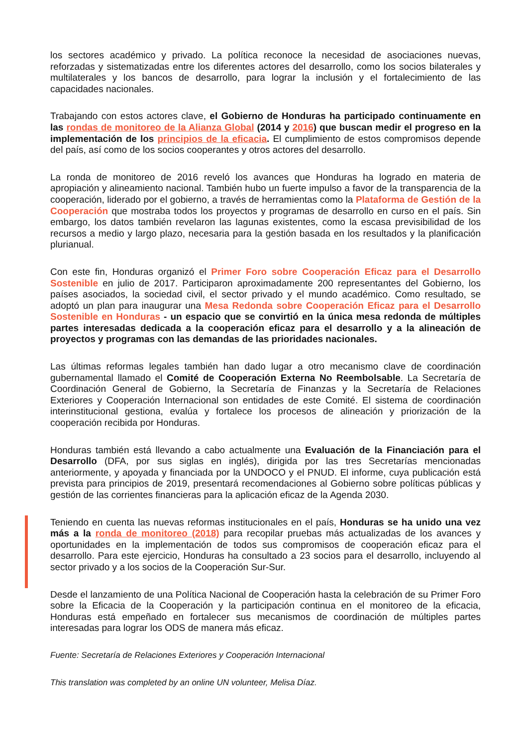los sectores académico y privado. La política reconoce la necesidad de asociaciones nuevas, reforzadas y sistematizadas entre los diferentes actores del desarrollo, como los socios bilaterales y multilaterales y los bancos de desarrollo, para lograr la inclusión y el fortalecimiento de las capacidades nacionales.
Trabajando con estos actores clave, el Gobierno de Honduras ha participado continuamente en las rondas de monitoreo de la Alianza Global (2014 y 2016) que buscan medir el progreso en la implementación de los principios de la eficacia. El cumplimiento de estos compromisos depende del país, así como de los socios cooperantes y otros actores del desarrollo.
La ronda de monitoreo de 2016 reveló los avances que Honduras ha logrado en materia de apropiación y alineamiento nacional. También hubo un fuerte impulso a favor de la transparencia de la cooperación, liderado por el gobierno, a través de herramientas como la Plataforma de Gestión de la Cooperación que mostraba todos los proyectos y programas de desarrollo en curso en el país. Sin embargo, los datos también revelaron las lagunas existentes, como la escasa previsibilidad de los recursos a medio y largo plazo, necesaria para la gestión basada en los resultados y la planificación plurianual.
Con este fin, Honduras organizó el Primer Foro sobre Cooperación Eficaz para el Desarrollo Sostenible en julio de 2017. Participaron aproximadamente 200 representantes del Gobierno, los países asociados, la sociedad civil, el sector privado y el mundo académico. Como resultado, se adoptó un plan para inaugurar una Mesa Redonda sobre Cooperación Eficaz para el Desarrollo Sostenible en Honduras - un espacio que se convirtió en la única mesa redonda de múltiples partes interesadas dedicada a la cooperación eficaz para el desarrollo y a la alineación de proyectos y programas con las demandas de las prioridades nacionales.
Las últimas reformas legales también han dado lugar a otro mecanismo clave de coordinación gubernamental llamado el Comité de Cooperación Externa No Reembolsable. La Secretaría de Coordinación General de Gobierno, la Secretaría de Finanzas y la Secretaría de Relaciones Exteriores y Cooperación Internacional son entidades de este Comité. El sistema de coordinación interinstitucional gestiona, evalúa y fortalece los procesos de alineación y priorización de la cooperación recibida por Honduras.
Honduras también está llevando a cabo actualmente una Evaluación de la Financiación para el Desarrollo (DFA, por sus siglas en inglés), dirigida por las tres Secretarías mencionadas anteriormente, y apoyada y financiada por la UNDOCO y el PNUD. El informe, cuya publicación está prevista para principios de 2019, presentará recomendaciones al Gobierno sobre políticas públicas y gestión de las corrientes financieras para la aplicación eficaz de la Agenda 2030.
Teniendo en cuenta las nuevas reformas institucionales en el país, Honduras se ha unido una vez más a la ronda de monitoreo (2018) para recopilar pruebas más actualizadas de los avances y oportunidades en la implementación de todos sus compromisos de cooperación eficaz para el desarrollo. Para este ejercicio, Honduras ha consultado a 23 socios para el desarrollo, incluyendo al sector privado y a los socios de la Cooperación Sur-Sur.
Desde el lanzamiento de una Política Nacional de Cooperación hasta la celebración de su Primer Foro sobre la Eficacia de la Cooperación y la participación continua en el monitoreo de la eficacia, Honduras está empeñado en fortalecer sus mecanismos de coordinación de múltiples partes interesadas para lograr los ODS de manera más eficaz.
Fuente: Secretaría de Relaciones Exteriores y Cooperación Internacional
This translation was completed by an online UN volunteer, Melisa Díaz.